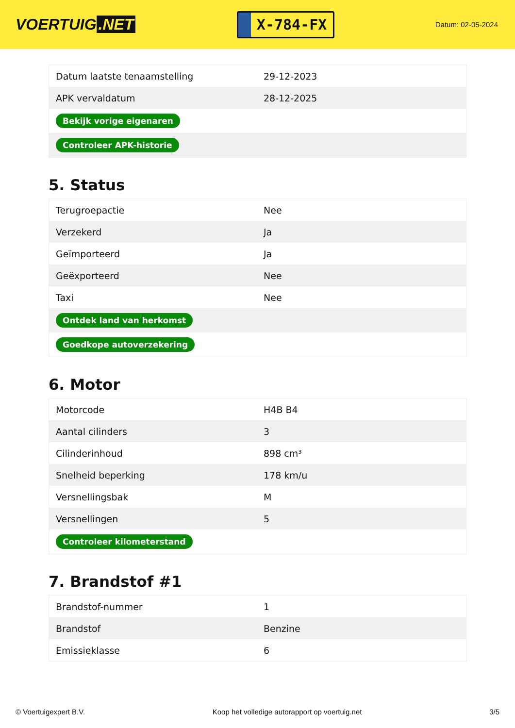VOERTUIG.NET
X-784-FX
Datum: 02-05-2024
| Datum laatste tenaamstelling | 29-12-2023 |
| APK vervaldatum | 28-12-2025 |
| Bekijk vorige eigenaren | |
| Controleer APK-historie | |
5. Status
| Terugroepactie | Nee |
| Verzekerd | Ja |
| Geïmporteerd | Ja |
| Geëxporteerd | Nee |
| Taxi | Nee |
| Ontdek land van herkomst | |
| Goedkope autoverzekering | |
6. Motor
| Motorcode | H4B B4 |
| Aantal cilinders | 3 |
| Cilinderinhoud | 898 cm³ |
| Snelheid beperking | 178 km/u |
| Versnellingsbak | M |
| Versnellingen | 5 |
| Controleer kilometerstand | |
7. Brandstof #1
| Brandstof-nummer | 1 |
| Brandstof | Benzine |
| Emissieklasse | 6 |
© Voertuigexpert B.V. Koop het volledige autorapport op voertuig.net 3/5